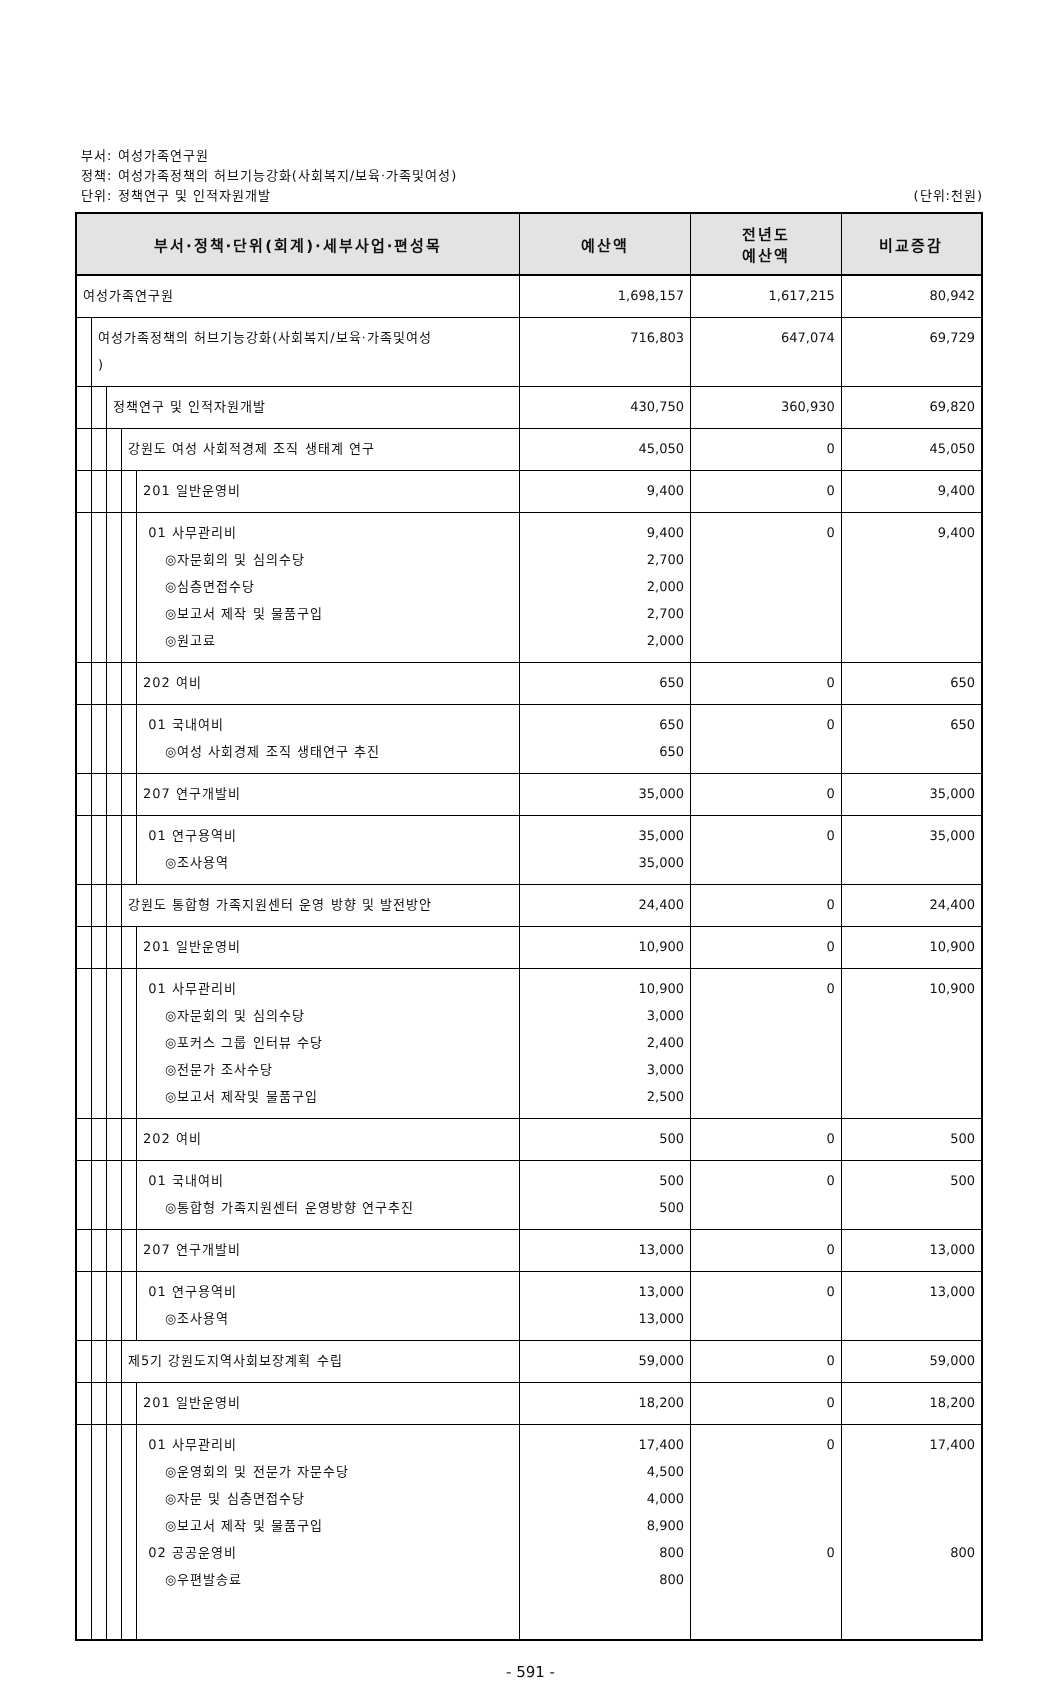부서: 여성가족연구원
정책: 여성가족정책의 허브기능강화(사회복지/보육·가족및여성)
단위: 정책연구 및 인적자원개발 (단위:천원)
| 부서·정책·단위(회계)·세부사업·편성목 | 예산액 | 전년도 예산액 | 비교증감 |
| --- | --- | --- | --- |
| 여성가족연구원 | 1,698,157 | 1,617,215 | 80,942 |
| 여성가족정책의 허브기능강화(사회복지/보육·가족및여성 ) | 716,803 | 647,074 | 69,729 |
| 정책연구 및 인적자원개발 | 430,750 | 360,930 | 69,820 |
| 강원도 여성 사회적경제 조직 생태계 연구 | 45,050 | 0 | 45,050 |
| 201 일반운영비 | 9,400 | 0 | 9,400 |
| 01 사무관리비 ◎자문회의 및 심의수당 ◎심층면접수당 ◎보고서 제작 및 물품구입 ◎원고료 | 9,400 2,700 2,000 2,700 2,000 | 0 | 9,400 |
| 202 여비 | 650 | 0 | 650 |
| 01 국내여비 ◎여성 사회경제 조직 생태연구 추진 | 650 650 | 0 | 650 |
| 207 연구개발비 | 35,000 | 0 | 35,000 |
| 01 연구용역비 ◎조사용역 | 35,000 35,000 | 0 | 35,000 |
| 강원도 통합형 가족지원센터 운영 방향 및 발전방안 | 24,400 | 0 | 24,400 |
| 201 일반운영비 | 10,900 | 0 | 10,900 |
| 01 사무관리비 ◎자문회의 및 심의수당 ◎포커스 그룹 인터뷰 수당 ◎전문가 조사수당 ◎보고서 제작및 물품구입 | 10,900 3,000 2,400 3,000 2,500 | 0 | 10,900 |
| 202 여비 | 500 | 0 | 500 |
| 01 국내여비 ◎통합형 가족지원센터 운영방향 연구추진 | 500 500 | 0 | 500 |
| 207 연구개발비 | 13,000 | 0 | 13,000 |
| 01 연구용역비 ◎조사용역 | 13,000 13,000 | 0 | 13,000 |
| 제5기 강원도지역사회보장계획 수립 | 59,000 | 0 | 59,000 |
| 201 일반운영비 | 18,200 | 0 | 18,200 |
| 01 사무관리비 ◎운영회의 및 전문가 자문수당 ◎자문 및 심층면접수당 ◎보고서 제작 및 물품구입 02 공공운영비 ◎우편발송료 | 17,400 4,500 4,000 8,900 800 800 | 0 0 | 17,400 800 |
- 591 -